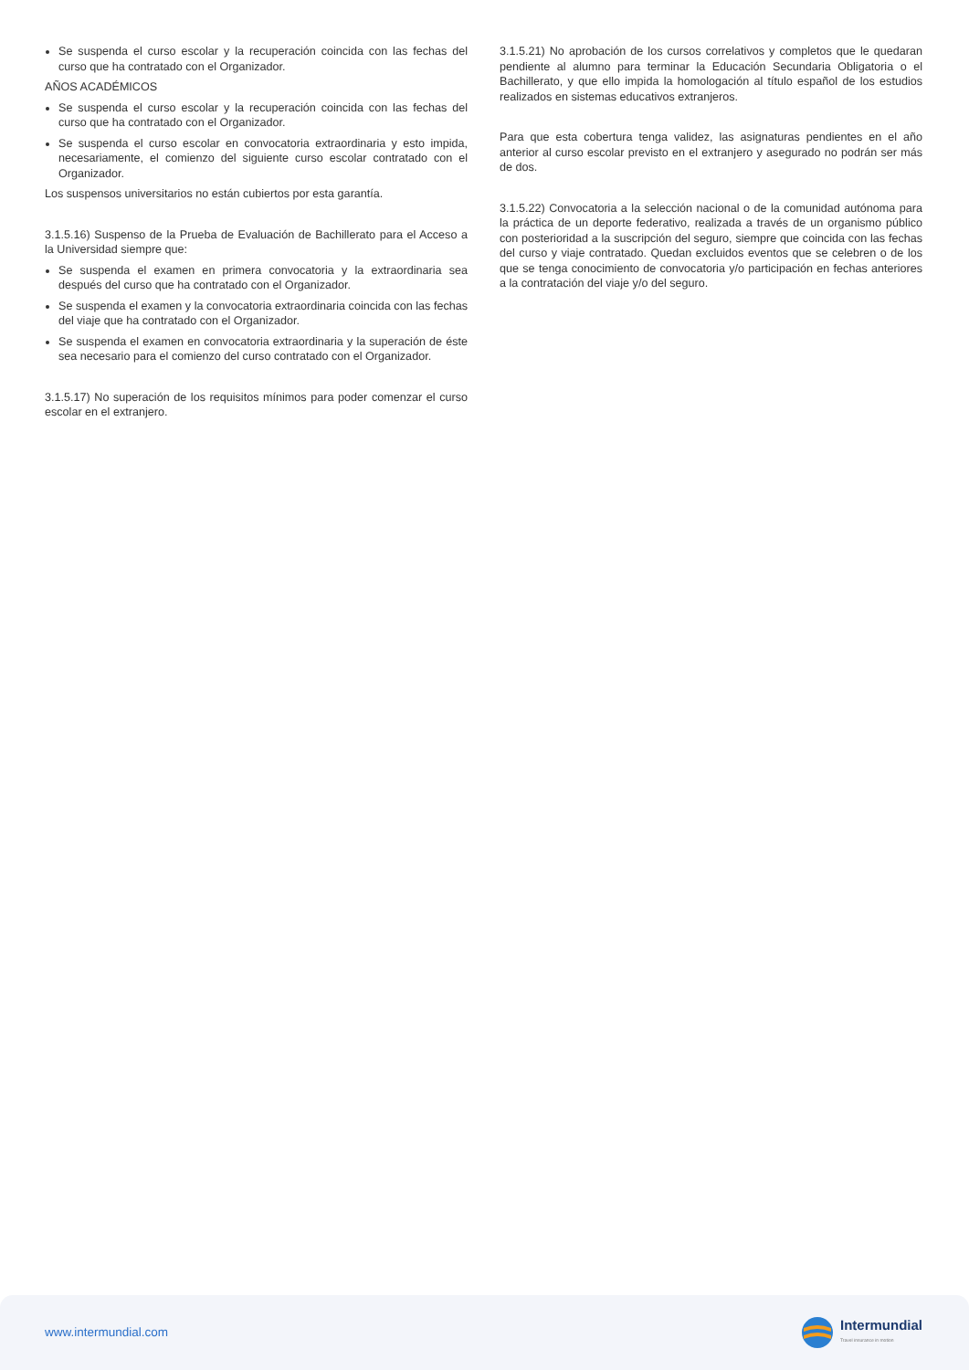Se suspenda el curso escolar y la recuperación coincida con las fechas del curso que ha contratado con el Organizador.
AÑOS ACADÉMICOS
Se suspenda el curso escolar y la recuperación coincida con las fechas del curso que ha contratado con el Organizador.
Se suspenda el curso escolar en convocatoria extraordinaria y esto impida, necesariamente, el comienzo del siguiente curso escolar contratado con el Organizador.
Los suspensos universitarios no están cubiertos por esta garantía.
3.1.5.16) Suspenso de la Prueba de Evaluación de Bachillerato para el Acceso a la Universidad siempre que:
Se suspenda el examen en primera convocatoria y la extraordinaria sea después del curso que ha contratado con el Organizador.
Se suspenda el examen y la convocatoria extraordinaria coincida con las fechas del viaje que ha contratado con el Organizador.
Se suspenda el examen en convocatoria extraordinaria y la superación de éste sea necesario para el comienzo del curso contratado con el Organizador.
3.1.5.17) No superación de los requisitos mínimos para poder comenzar el curso escolar en el extranjero.
3.1.5.21) No aprobación de los cursos correlativos y completos que le quedaran pendiente al alumno para terminar la Educación Secundaria Obligatoria o el Bachillerato, y que ello impida la homologación al título español de los estudios realizados en sistemas educativos extranjeros.
Para que esta cobertura tenga validez, las asignaturas pendientes en el año anterior al curso escolar previsto en el extranjero y asegurado no podrán ser más de dos.
3.1.5.22) Convocatoria a la selección nacional o de la comunidad autónoma para la práctica de un deporte federativo, realizada a través de un organismo público con posterioridad a la suscripción del seguro, siempre que coincida con las fechas del curso y viaje contratado. Quedan excluidos eventos que se celebren o de los que se tenga conocimiento de convocatoria y/o participación en fechas anteriores a la contratación del viaje y/o del seguro.
www.intermundial.com
Intermundial
Travel insurance in motion